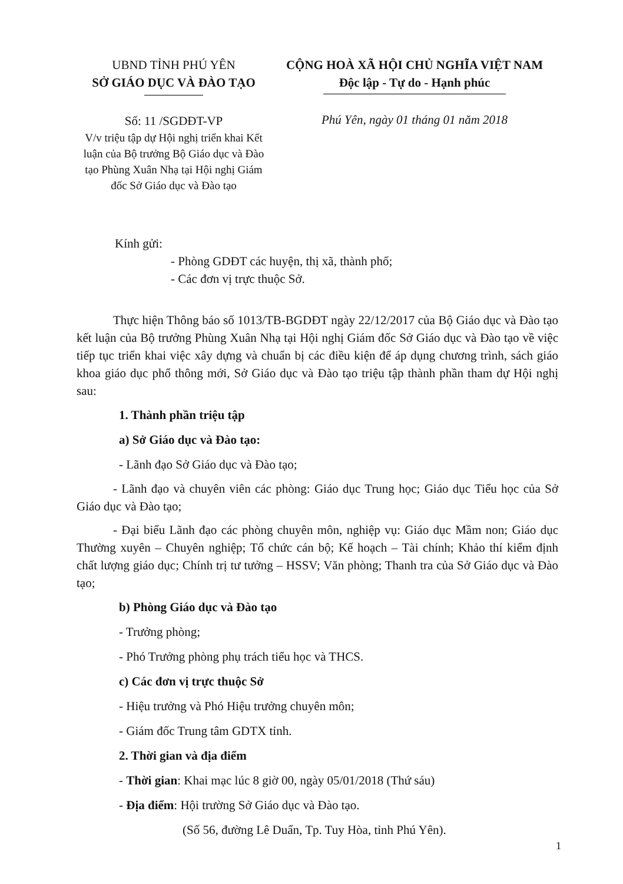UBND TỈNH PHÚ YÊN
SỞ GIÁO DỤC VÀ ĐÀO TẠO
Số: 11 /SGDĐT-VP
V/v triệu tập dự Hội nghị triển khai Kết luận của Bộ trưởng Bộ Giáo dục và Đào tạo Phùng Xuân Nhạ tại Hội nghị Giám đốc Sở Giáo dục và Đào tạo
CỘNG HOÀ XÃ HỘI CHỦ NGHĨA VIỆT NAM
Độc lập - Tự do - Hạnh phúc
Phú Yên, ngày 01 tháng 01 năm 2018
Kính gửi:
- Phòng GDĐT các huyện, thị xã, thành phố;
- Các đơn vị trực thuộc Sở.
Thực hiện Thông báo số 1013/TB-BGDĐT ngày 22/12/2017 của Bộ Giáo dục và Đào tạo kết luận của Bộ trưởng Phùng Xuân Nhạ tại Hội nghị Giám đốc Sở Giáo dục và Đào tạo về việc tiếp tục triển khai việc xây dựng và chuẩn bị các điều kiện để áp dụng chương trình, sách giáo khoa giáo dục phổ thông mới, Sở Giáo dục và Đào tạo triệu tập thành phần tham dự Hội nghị sau:
1. Thành phần triệu tập
a) Sở Giáo dục và Đào tạo:
- Lãnh đạo Sở Giáo dục và Đào tạo;
- Lãnh đạo và chuyên viên các phòng: Giáo dục Trung học; Giáo dục Tiểu học của Sở Giáo dục và Đào tạo;
- Đại biểu Lãnh đạo các phòng chuyên môn, nghiệp vụ: Giáo dục Mầm non; Giáo dục Thường xuyên – Chuyên nghiệp; Tổ chức cán bộ; Kế hoạch – Tài chính; Khảo thí kiểm định chất lượng giáo dục; Chính trị tư tưởng – HSSV; Văn phòng; Thanh tra của Sở Giáo dục và Đào tạo;
b) Phòng Giáo dục và Đào tạo
- Trưởng phòng;
- Phó Trưởng phòng phụ trách tiểu học và THCS.
c) Các đơn vị trực thuộc Sở
- Hiệu trưởng và Phó Hiệu trưởng chuyên môn;
- Giám đốc Trung tâm GDTX tỉnh.
2. Thời gian và địa điểm
- Thời gian: Khai mạc lúc 8 giờ 00, ngày 05/01/2018 (Thứ sáu)
- Địa điểm: Hội trường Sở Giáo dục và Đào tạo.
(Số 56, đường Lê Duẩn, Tp. Tuy Hòa, tỉnh Phú Yên).
1